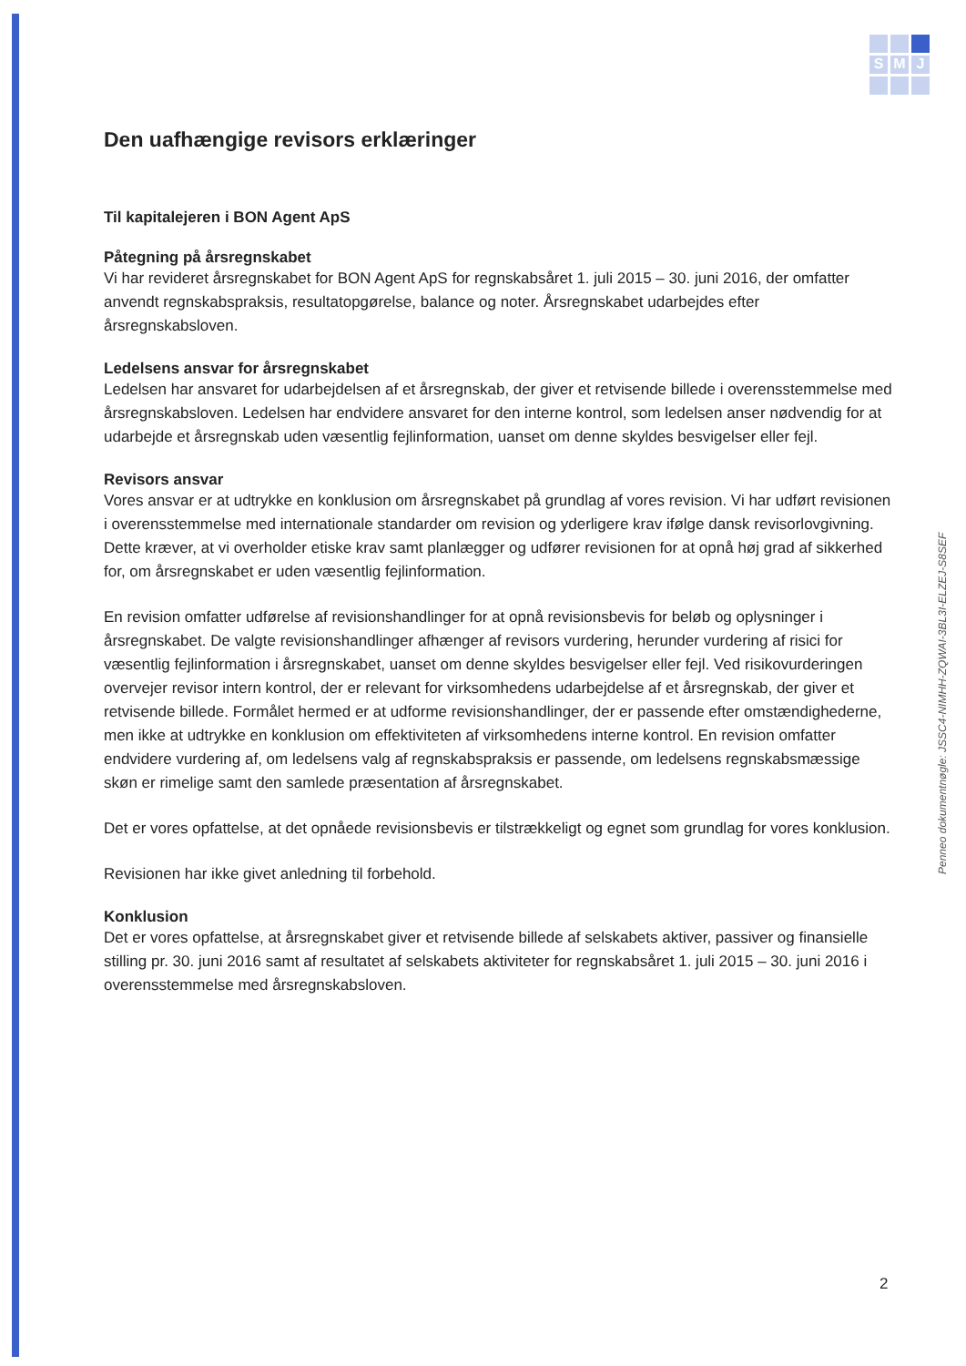S M J
Den uafhængige revisors erklæringer
Til kapitalejeren i BON Agent ApS
Påtegning på årsregnskabet
Vi har revideret årsregnskabet for BON Agent ApS for regnskabsåret 1. juli 2015 – 30. juni 2016, der omfatter anvendt regnskabspraksis, resultatopgørelse, balance og noter. Årsregnskabet udarbejdes efter årsregnskabsloven.
Ledelsens ansvar for årsregnskabet
Ledelsen har ansvaret for udarbejdelsen af et årsregnskab, der giver et retvisende billede i overensstemmelse med årsregnskabsloven. Ledelsen har endvidere ansvaret for den interne kontrol, som ledelsen anser nødvendig for at udarbejde et årsregnskab uden væsentlig fejlinformation, uanset om denne skyldes besvigelser eller fejl.
Revisors ansvar
Vores ansvar er at udtrykke en konklusion om årsregnskabet på grundlag af vores revision. Vi har udført revisionen i overensstemmelse med internationale standarder om revision og yderligere krav ifølge dansk revisorlovgivning. Dette kræver, at vi overholder etiske krav samt planlægger og udfører revisionen for at opnå høj grad af sikkerhed for, om årsregnskabet er uden væsentlig fejlinformation.
En revision omfatter udførelse af revisionshandlinger for at opnå revisionsbevis for beløb og oplysninger i årsregnskabet. De valgte revisionshandlinger afhænger af revisors vurdering, herunder vurdering af risici for væsentlig fejlinformation i årsregnskabet, uanset om denne skyldes besvigelser eller fejl. Ved risikovurderingen overvejer revisor intern kontrol, der er relevant for virksomhedens udarbejdelse af et årsregnskab, der giver et retvisende billede. Formålet hermed er at udforme revisionshandlinger, der er passende efter omstændighederne, men ikke at udtrykke en konklusion om effektiviteten af virksomhedens interne kontrol. En revision omfatter endvidere vurdering af, om ledelsens valg af regnskabspraksis er passende, om ledelsens regnskabsmæssige skøn er rimelige samt den samlede præsentation af årsregnskabet.
Det er vores opfattelse, at det opnåede revisionsbevis er tilstrækkeligt og egnet som grundlag for vores konklusion.
Revisionen har ikke givet anledning til forbehold.
Konklusion
Det er vores opfattelse, at årsregnskabet giver et retvisende billede af selskabets aktiver, passiver og finansielle stilling pr. 30. juni 2016 samt af resultatet af selskabets aktiviteter for regnskabsåret 1. juli 2015 – 30. juni 2016 i overensstemmelse med årsregnskabsloven.
Penneo dokumentnøgle: JSSC4-NIMHH-ZQWAI-3BL3I-ELZEJ-S8SEF
2